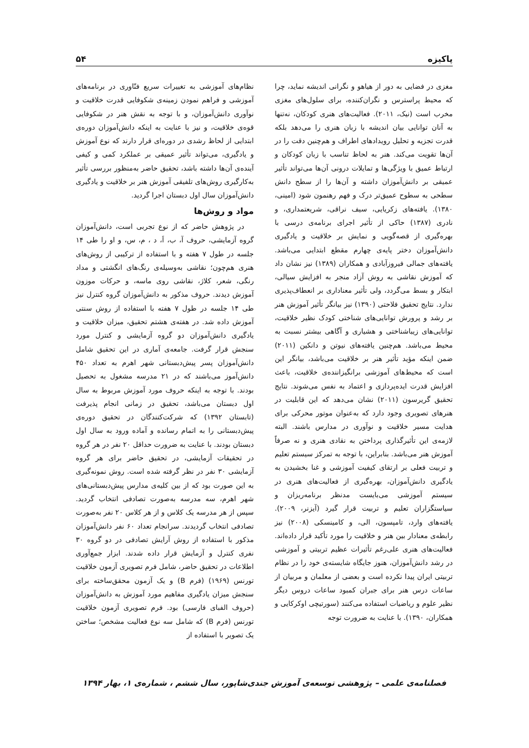پاکیزه ۵۴
مغزی در فضایی به دور از هیاهو و نگرانی اندیشه نماید، چرا که محیط پراسترس و نگران‌کننده، برای سلول‌های مغزی مخرب است (نیک، ۲۰۱۱). فعالیت‌های هنری کودکان، نه‌تنها به آنان توانایی بیان اندیشه با زبان هنری را می‌دهد بلکه قدرت تجزیه و تحلیل رویدادهای اطراف و هم‌چنین دقت را در آن‌ها تقویت می‌کند. هنر به لحاظ تناسب با زبان کودکان و ارتباط عمیق با ویژگی‌ها و تمایلات درونی آن‌ها می‌تواند تأثیر عمیقی بر دانش‌آموزان داشته و آن‌ها را از سطح دانش سطحی به سطوح عمیق‌تر درک و فهم رهنمون شود (امینی، ۱۳۸۰). یافته‌های زکریایی، سیف نراقی، شریعتمداری، و نادری (۱۳۸۷) حاکی از تأثیر اجرای برنامه‌ی درسی با بهره‌گیری از قصه‌گویی و نمایش بر خلاقیت و یادگیری دانش‌آموزان دختر پایه‌ی چهارم مقطع ابتدایی می‌باشد. یافته‌های جمالی فیروزآبادی و همکاران (۱۳۸۹) نیز نشان داد که آموزش نقاشی به روش آزاد منجر به افزایش سیالی، ابتکار و بسط می‌گردد، ولی تأثیر معناداری بر انعطاف‌پذیری ندارد. نتایج تحقیق فلاحتی (۱۳۹۰) نیز بیانگر تأثیر آموزش هنر بر رشد و پرورش توانایی‌های شناختی کودک نظیر خلاقیت، توانایی‌های زیباشناختی و هشیاری و آگاهی بیشتر نسبت به محیط می‌باشد. هم‌چنین یافته‌های نیوتن و دانکین (۲۰۱۱) ضمن اینکه مؤید تأثیر هنر بر خلاقیت می‌باشد، بیانگر این است که محیط‌های آموزشی برانگیزاننده‌ی خلاقیت، باعث افزایش قدرت ایده‌پردازی و اعتماد به نفس می‌شوند. نتایج تحقیق گریرسون (۲۰۱۱) نشان می‌دهد که این قابلیت در هنرهای تصویری وجود دارد که به‌عنوان موتور محرکی برای هدایت مسیر خلاقیت و نوآوری در مدارس باشند. البته لازمه‌ی این تأثیرگذاری پرداختن به نقادی هنری و نه صرفاً آموزش هنر می‌باشد. بنابراین، با توجه به تمرکز سیستم تعلیم و تربیت فعلی بر ارتقای کیفیت آموزشی و غنا بخشیدن به یادگیری دانش‌آموزان، بهره‌گیری از فعالیت‌های هنری در سیستم آموزشی می‌بایست مدنظر برنامه‌ریزان و سیاستگزاران تعلیم و تربیت قرار گیرد (آیزنر، ۲۰۰۹). یافته‌های وارد، تامپسون، الی، و کامینسکی (۲۰۰۸) نیز رابطه‌ی معنادار بین هنر و خلاقیت را مورد تأکید قرار داده‌اند. فعالیت‌های هنری علی‌رغم تأثیرات عظیم تربیتی و آموزشی در رشد دانش‌آموزان، هنوز جایگاه شایسته‌ی خود را در نظام تربیتی ایران پیدا نکرده است و بعضی از معلمان و مربیان از ساعات درس هنر برای جبران کمبود ساعات دروس دیگر نظیر علوم و ریاضیات استفاده می‌کنند (سورتیچی اوکرکایی و همکاران، ۱۳۹۰). با عنایت به ضرورت توجه
نظام‌های آموزشی به تغییرات سریع فنّاوری در برنامه‌های آموزشی و فراهم نمودن زمینه‌ی شکوفایی قدرت خلاقیت و نوآوری دانش‌آموزان، و با توجه به نقش هنر در شکوفایی قوه‌ی خلاقیت، و نیز با عنایت به اینکه دانش‌آموزان دوره‌ی ابتدایی از لحاظ رشدی در دوره‌ای قرار دارند که نوع آموزش و یادگیری، می‌تواند تأثیر عمیقی بر عملکرد کمی و کیفی آینده‌ی آن‌ها داشته باشد، تحقیق حاضر به‌منظور بررسی تأثیر به‌کارگیری روش‌های تلفیقی آموزش هنر بر خلاقیت و یادگیری دانش‌آموزان سال اول دبستان اجرا گردید.
مواد و روش‌ها
در پژوهش حاضر که از نوع تجربی است، دانش‌آموزان گروه آزمایشی، حروف آ، ب، اَ، د ، م، س، و او را طی ۱۴ جلسه در طول ۷ هفته و با استفاده از ترکیبی از روش‌های هنری هم‌چون؛ نقاشی به‌وسیله‌ی رنگ‌های انگشتی و مداد رنگی، شعر، کلاژ، نقاشی روی ماسه، و حرکات موزون آموزش دیدند. حروف مذکور به دانش‌آموزان گروه کنترل نیز طی ۱۴ جلسه در طول ۷ هفته با استفاده از روش سنتی آموزش داده شد. در هفته‌ی هشتم تحقیق، میزان خلاقیت و یادگیری دانش‌آموزان دو گروه آزمایشی و کنترل مورد سنجش قرار گرفت. جامعه‌ی آماری در این تحقیق شامل دانش‌آموزان پسر پیش‌دبستانی شهر اهرم به تعداد ۴۵۰ دانش‌آموز می‌باشند که در ۲۱ مدرسه مشغول به تحصیل بودند. با توجه به اینکه حروف مورد آموزش مربوط به سال اول دبستان می‌باشد، تحقیق در زمانی انجام پذیرفت (تابستان ۱۳۹۲) که شرکت‌کنندگان در تحقیق دوره‌ی پیش‌دبستانی را به اتمام رسانده و آماده ورود به سال اول دبستان بودند. با عنایت به ضرورت حداقل ۲۰ نفر در هر گروه در تحقیقات آزمایشی، در تحقیق حاضر برای هر گروه آزمایشی ۳۰ نفر در نظر گرفته شده است. روش نمونه‌گیری به این صورت بود که از بین کلیه‌ی مدارس پیش‌دبستانی‌های شهر اهرم، سه مدرسه به‌صورت تصادفی انتخاب گردید. سپس از هر مدرسه یک کلاس و از هر کلاس ۲۰ نفر به‌صورت تصادفی انتخاب گردیدند. سرانجام تعداد ۶۰ نفر دانش‌آموزان مذکور با استفاده از روش آرایش تصادفی در دو گروه ۳۰ نفری کنترل و آزمایش قرار داده شدند. ابزار جمع‌آوری اطلاعات در تحقیق حاضر، شامل فرم تصویری آزمون خلاقیت تورنس (۱۹۶۹) (فرم B) و یک آزمون محقق‌ساخته برای سنجش میزان یادگیری مفاهیم مورد آموزش به دانش‌آموزان (حروف الفبای فارسی) بود. فرم تصویری آزمون خلاقیت تورنس (فرم B) که شامل سه نوع فعالیت مشخص؛ ساختن یک تصویر با استفاده از
فصلنامه‌ی علمی – پژوهشی توسعه‌ی آموزش جندی‌شاپور، سال ششم ، شماره‌ی ۱، بهار ۱۳۹۴